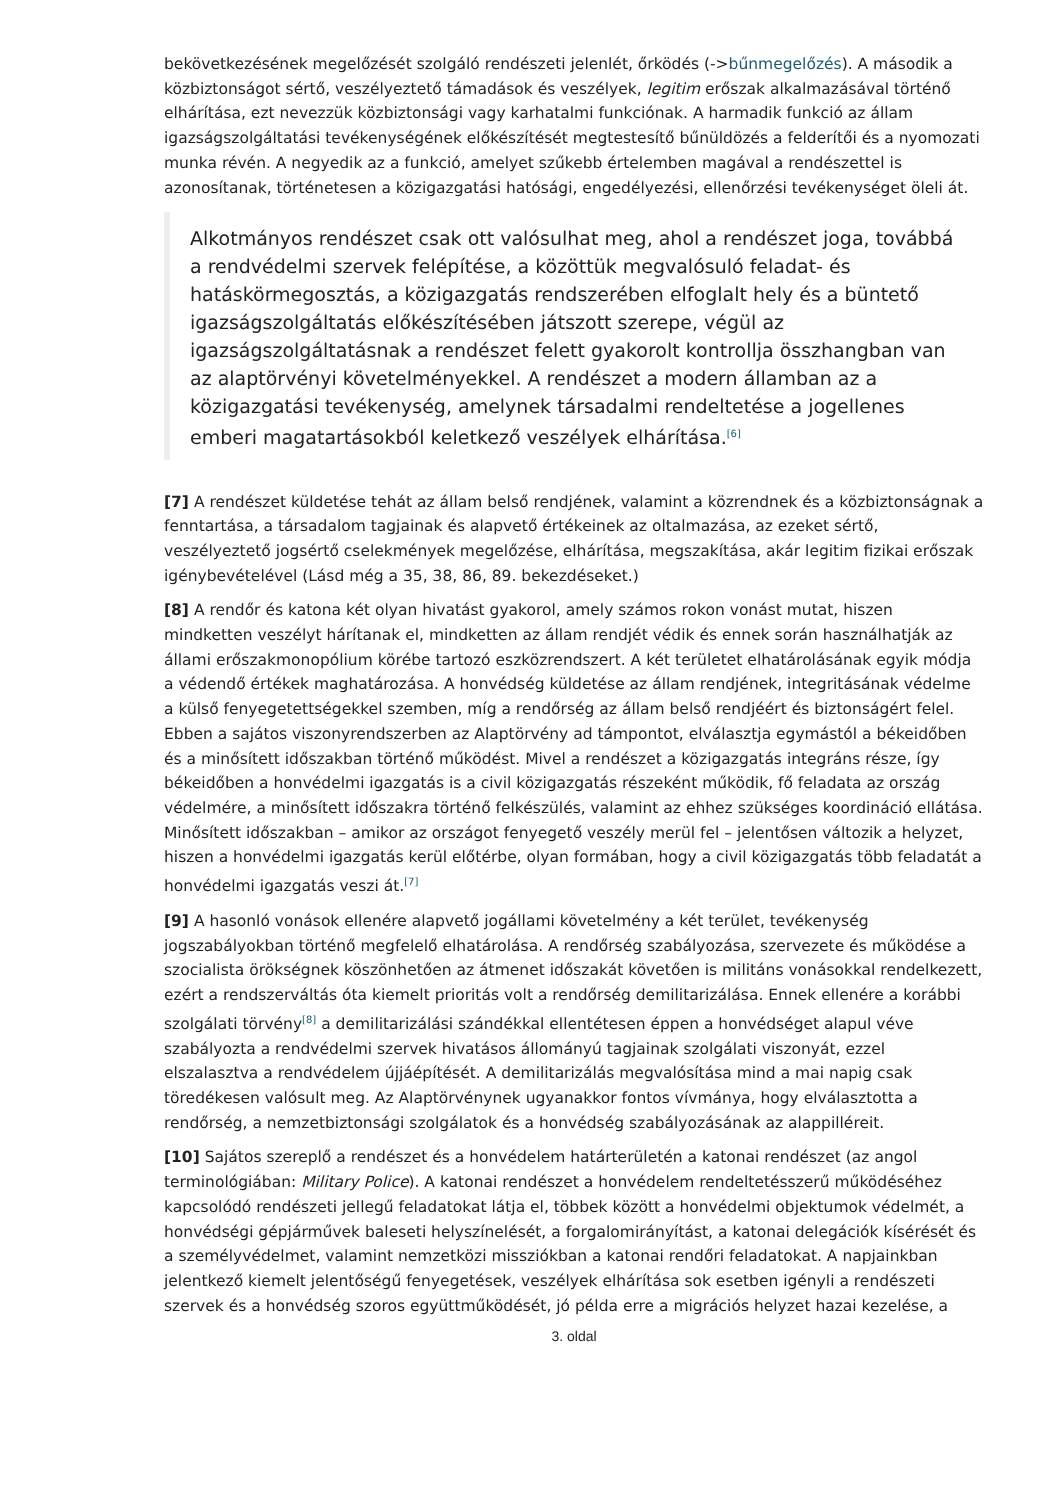bekövetkezésének megelőzését szolgáló rendészeti jelenlét, őrködés (->bűnmegelőzés). A második a közbiztonságot sértő, veszélyeztető támadások és veszélyek, legitim erőszak alkalmazásával történő elhárítása, ezt nevezzük közbiztonsági vagy karhatalmi funkciónak. A harmadik funkció az állam igazságszolgáltatási tevékenységének előkészítését megtestesítő bűnüldözés a felderítői és a nyomozati munka révén. A negyedik az a funkció, amelyet szűkebb értelemben magával a rendészettel is azonosítanak, történetesen a közigazgatási hatósági, engedélyezési, ellenőrzési tevékenységet öleli át.
Alkotmányos rendészet csak ott valósulhat meg, ahol a rendészet joga, továbbá a rendvédelmi szervek felépítése, a közöttük megvalósuló feladat- és hatáskörmegosztás, a közigazgatás rendszerében elfoglalt hely és a büntető igazságszolgáltatás előkészítésében játszott szerepe, végül az igazságszolgáltatásnak a rendészet felett gyakorolt kontrollja összhangban van az alaptörvényi követelményekkel. A rendészet a modern államban az a közigazgatási tevékenység, amelynek társadalmi rendeltetése a jogellenes emberi magatartásokból keletkező veszélyek elhárítása.<sup>[6]</sup>
[7] A rendészet küldetése tehát az állam belső rendjének, valamint a közrendnek és a közbiztonságnak a fenntartása, a társadalom tagjainak és alapvető értékeinek az oltalmazása, az ezeket sértő, veszélyeztető jogsértő cselekmények megelőzése, elhárítása, megszakítása, akár legitim fizikai erőszak igénybevételével (Lásd még a 35, 38, 86, 89. bekezdéseket.)
[8] A rendőr és katona két olyan hivatást gyakorol, amely számos rokon vonást mutat, hiszen mindketten veszélyt hárítanak el, mindketten az állam rendjét védik és ennek során használhatják az állami erőszakmonopólium körébe tartozó eszközrendszert. A két területet elhatárolásának egyik módja a védendő értékek maghatározása. A honvédség küldetése az állam rendjének, integritásának védelme a külső fenyegetettségekkel szemben, míg a rendőrség az állam belső rendjéért és biztonságért felel. Ebben a sajátos viszonyrendszerben az Alaptörvény ad támpontot, elválasztja egymástól a békeidőben és a minősített időszakban történő működést. Mivel a rendészet a közigazgatás integráns része, így békeidőben a honvédelmi igazgatás is a civil közigazgatás részeként működik, fő feladata az ország védelmére, a minősített időszakra történő felkészülés, valamint az ehhez szükséges koordináció ellátása. Minősített időszakban – amikor az országot fenyegető veszély merül fel – jelentősen változik a helyzet, hiszen a honvédelmi igazgatás kerül előtérbe, olyan formában, hogy a civil közigazgatás több feladatát a honvédelmi igazgatás veszi át.<sup>[7]</sup>
[9] A hasonló vonások ellenére alapvető jogállami követelmény a két terület, tevékenység jogszabályokban történő megfelelő elhatárolása. A rendőrség szabályozása, szervezete és működése a szocialista örökségnek köszönhetően az átmenet időszakát követően is militáns vonásokkal rendelkezett, ezért a rendszerváltás óta kiemelt prioritás volt a rendőrség demilitarizálása. Ennek ellenére a korábbi szolgálati törvény<sup>[8]</sup> a demilitarizálási szándékkal ellentétesen éppen a honvédséget alapul véve szabályozta a rendvédelmi szervek hivatásos állományú tagjainak szolgálati viszonyát, ezzel elszalasztva a rendvédelem újjáépítését. A demilitarizálás megvalósítása mind a mai napig csak töredékesen valósult meg. Az Alaptörvénynek ugyanakkor fontos vívmánya, hogy elválasztotta a rendőrség, a nemzetbiztonsági szolgálatok és a honvédség szabályozásának az alappilléreit.
[10] Sajátos szereplő a rendészet és a honvédelem határterületén a katonai rendészet (az angol terminológiában: Military Police). A katonai rendészet a honvédelem rendeltetésszerű működéséhez kapcsolódó rendészeti jellegű feladatokat látja el, többek között a honvédelmi objektumok védelmét, a honvédségi gépjárművek baleseti helyszínelését, a forgalomirányítást, a katonai delegációk kísérését és a személyvédelmet, valamint nemzetközi missziókban a katonai rendőri feladatokat. A napjainkban jelentkező kiemelt jelentőségű fenyegetések, veszélyek elhárítása sok esetben igényli a rendészeti szervek és a honvédség szoros együttműködését, jó példa erre a migrációs helyzet hazai kezelése, a
3. oldal